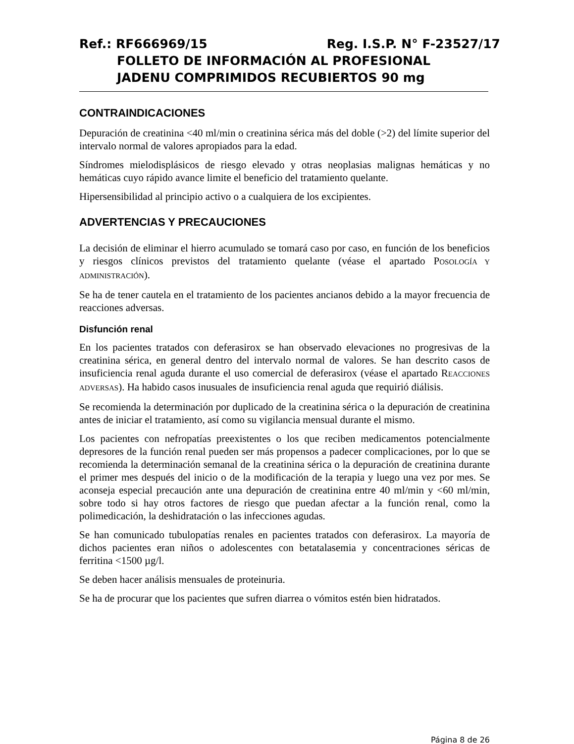Ref.: RF666969/15 Reg. I.S.P. N° F-23527/17
FOLLETO DE INFORMACIÓN AL PROFESIONAL
JADENU COMPRIMIDOS RECUBIERTOS 90 mg
CONTRAINDICACIONES
Depuración de creatinina <40 ml/min o creatinina sérica más del doble (>2) del límite superior del intervalo normal de valores apropiados para la edad.
Síndromes mielodisplásicos de riesgo elevado y otras neoplasias malignas hemáticas y no hemáticas cuyo rápido avance limite el beneficio del tratamiento quelante.
Hipersensibilidad al principio activo o a cualquiera de los excipientes.
ADVERTENCIAS Y PRECAUCIONES
La decisión de eliminar el hierro acumulado se tomará caso por caso, en función de los beneficios y riesgos clínicos previstos del tratamiento quelante (véase el apartado POSOLOGÍA Y ADMINISTRACIÓN).
Se ha de tener cautela en el tratamiento de los pacientes ancianos debido a la mayor frecuencia de reacciones adversas.
Disfunción renal
En los pacientes tratados con deferasirox se han observado elevaciones no progresivas de la creatinina sérica, en general dentro del intervalo normal de valores. Se han descrito casos de insuficiencia renal aguda durante el uso comercial de deferasirox (véase el apartado REACCIONES ADVERSAS). Ha habido casos inusuales de insuficiencia renal aguda que requirió diálisis.
Se recomienda la determinación por duplicado de la creatinina sérica o la depuración de creatinina antes de iniciar el tratamiento, así como su vigilancia mensual durante el mismo.
Los pacientes con nefropatías preexistentes o los que reciben medicamentos potencialmente depresores de la función renal pueden ser más propensos a padecer complicaciones, por lo que se recomienda la determinación semanal de la creatinina sérica o la depuración de creatinina durante el primer mes después del inicio o de la modificación de la terapia y luego una vez por mes. Se aconseja especial precaución ante una depuración de creatinina entre 40 ml/min y <60 ml/min, sobre todo si hay otros factores de riesgo que puedan afectar a la función renal, como la polimedicación, la deshidratación o las infecciones agudas.
Se han comunicado tubulopatías renales en pacientes tratados con deferasirox. La mayoría de dichos pacientes eran niños o adolescentes con betatalasemia y concentraciones séricas de ferritina <1500 µg/l.
Se deben hacer análisis mensuales de proteinuria.
Se ha de procurar que los pacientes que sufren diarrea o vómitos estén bien hidratados.
Página 8 de 26